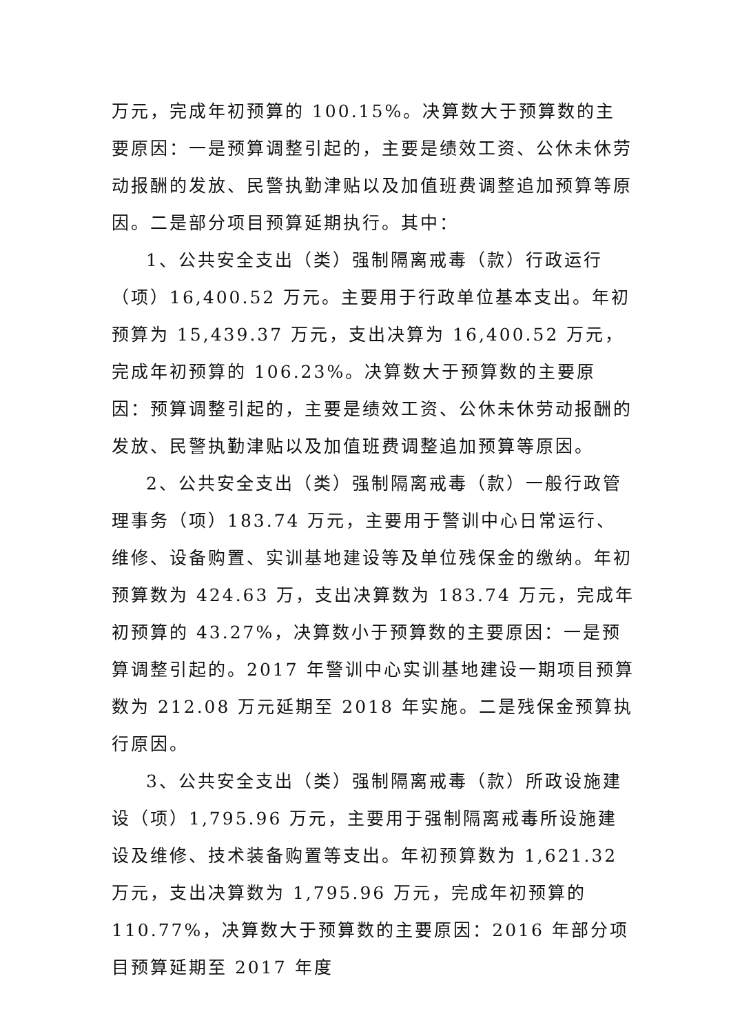万元，完成年初预算的 100.15%。决算数大于预算数的主要原因：一是预算调整引起的，主要是绩效工资、公休未休劳动报酬的发放、民警执勤津贴以及加值班费调整追加预算等原因。二是部分项目预算延期执行。其中：
1、公共安全支出（类）强制隔离戒毒（款）行政运行（项）16,400.52 万元。主要用于行政单位基本支出。年初预算为 15,439.37 万元，支出决算为 16,400.52 万元，完成年初预算的 106.23%。决算数大于预算数的主要原因：预算调整引起的，主要是绩效工资、公休未休劳动报酬的发放、民警执勤津贴以及加值班费调整追加预算等原因。
2、公共安全支出（类）强制隔离戒毒（款）一般行政管理事务（项）183.74 万元，主要用于警训中心日常运行、维修、设备购置、实训基地建设等及单位残保金的缴纳。年初预算数为 424.63 万，支出决算数为 183.74 万元，完成年初预算的 43.27%，决算数小于预算数的主要原因：一是预算调整引起的。2017 年警训中心实训基地建设一期项目预算数为 212.08 万元延期至 2018 年实施。二是残保金预算执行原因。
3、公共安全支出（类）强制隔离戒毒（款）所政设施建设（项）1,795.96 万元，主要用于强制隔离戒毒所设施建设及维修、技术装备购置等支出。年初预算数为 1,621.32 万元，支出决算数为 1,795.96 万元，完成年初预算的 110.77%，决算数大于预算数的主要原因：2016 年部分项目预算延期至 2017 年度